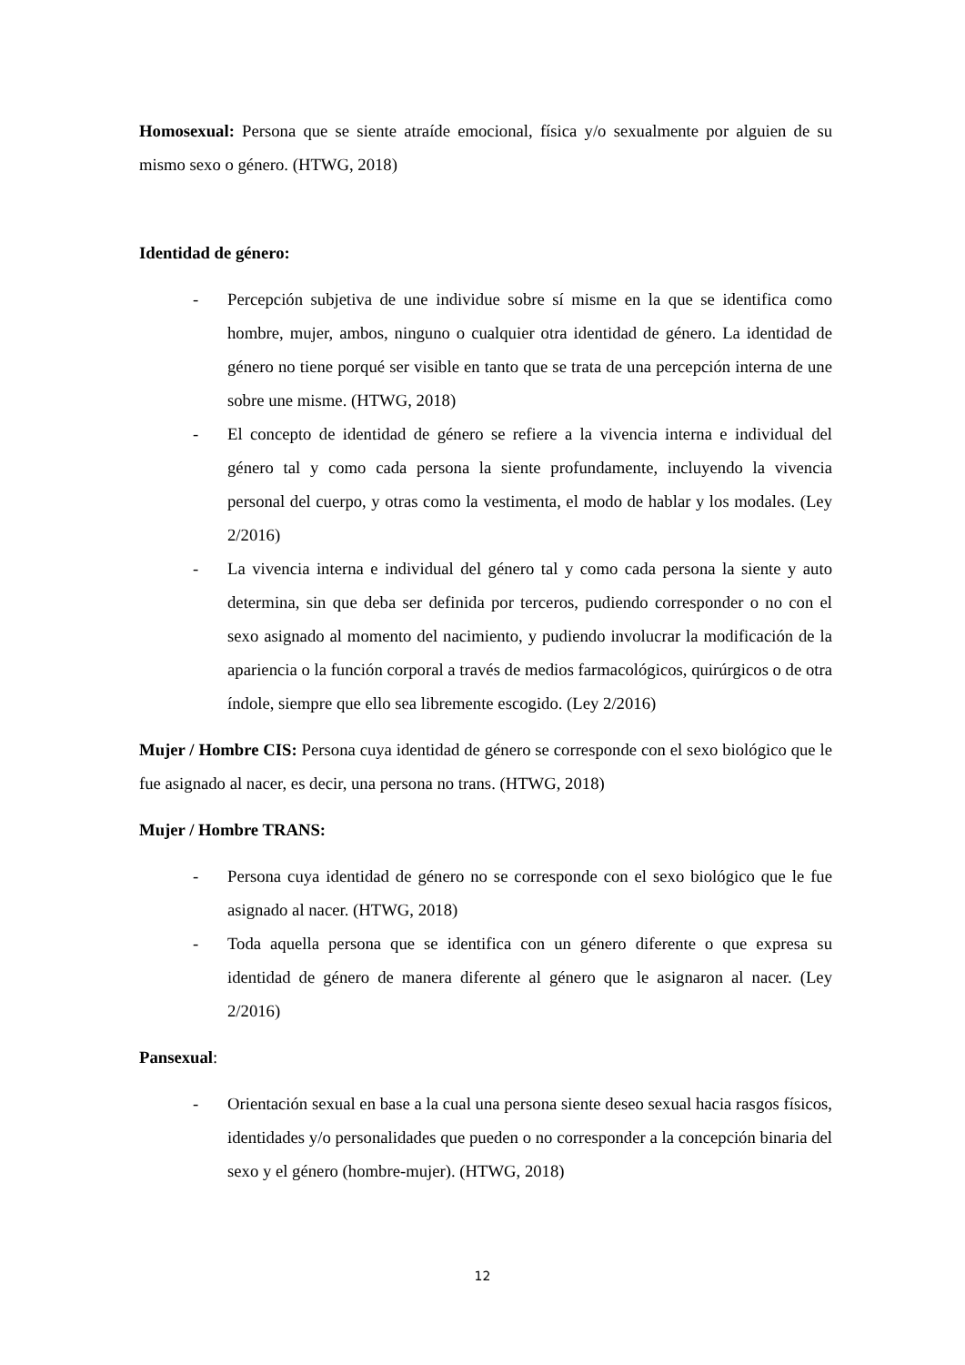Homosexual: Persona que se siente atraíde emocional, física y/o sexualmente por alguien de su mismo sexo o género. (HTWG, 2018)
Identidad de género:
- Percepción subjetiva de une individue sobre sí misme en la que se identifica como hombre, mujer, ambos, ninguno o cualquier otra identidad de género. La identidad de género no tiene porqué ser visible en tanto que se trata de una percepción interna de une sobre une misme. (HTWG, 2018)
- El concepto de identidad de género se refiere a la vivencia interna e individual del género tal y como cada persona la siente profundamente, incluyendo la vivencia personal del cuerpo, y otras como la vestimenta, el modo de hablar y los modales. (Ley 2/2016)
- La vivencia interna e individual del género tal y como cada persona la siente y auto determina, sin que deba ser definida por terceros, pudiendo corresponder o no con el sexo asignado al momento del nacimiento, y pudiendo involucrar la modificación de la apariencia o la función corporal a través de medios farmacológicos, quirúrgicos o de otra índole, siempre que ello sea libremente escogido. (Ley 2/2016)
Mujer / Hombre CIS: Persona cuya identidad de género se corresponde con el sexo biológico que le fue asignado al nacer, es decir, una persona no trans. (HTWG, 2018)
Mujer / Hombre TRANS:
- Persona cuya identidad de género no se corresponde con el sexo biológico que le fue asignado al nacer. (HTWG, 2018)
- Toda aquella persona que se identifica con un género diferente o que expresa su identidad de género de manera diferente al género que le asignaron al nacer. (Ley 2/2016)
Pansexual:
- Orientación sexual en base a la cual una persona siente deseo sexual hacia rasgos físicos, identidades y/o personalidades que pueden o no corresponder a la concepción binaria del sexo y el género (hombre-mujer). (HTWG, 2018)
12